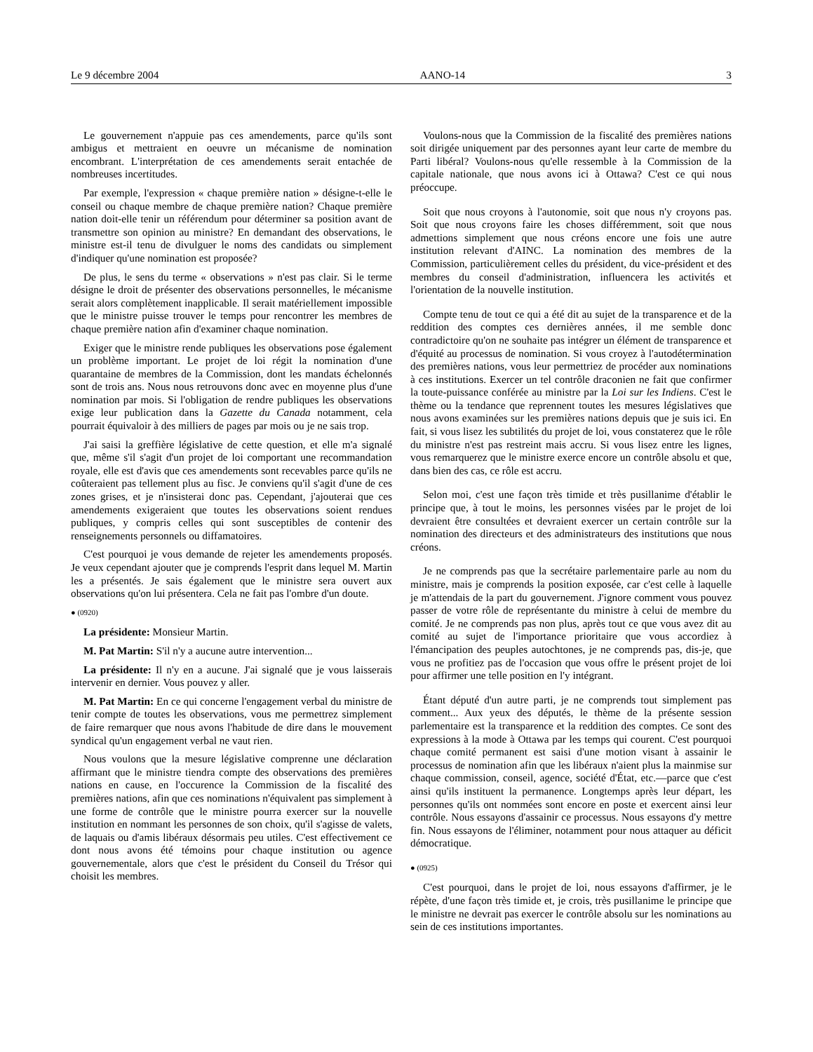Le 9 décembre 2004 AANO-14 3
Le gouvernement n'appuie pas ces amendements, parce qu'ils sont ambigus et mettraient en oeuvre un mécanisme de nomination encombrant. L'interprétation de ces amendements serait entachée de nombreuses incertitudes.
Par exemple, l'expression « chaque première nation » désigne-t-elle le conseil ou chaque membre de chaque première nation? Chaque première nation doit-elle tenir un référendum pour déterminer sa position avant de transmettre son opinion au ministre? En demandant des observations, le ministre est-il tenu de divulguer le noms des candidats ou simplement d'indiquer qu'une nomination est proposée?
De plus, le sens du terme « observations » n'est pas clair. Si le terme désigne le droit de présenter des observations personnelles, le mécanisme serait alors complètement inapplicable. Il serait matériellement impossible que le ministre puisse trouver le temps pour rencontrer les membres de chaque première nation afin d'examiner chaque nomination.
Exiger que le ministre rende publiques les observations pose également un problème important. Le projet de loi régit la nomination d'une quarantaine de membres de la Commission, dont les mandats échelonnés sont de trois ans. Nous nous retrouvons donc avec en moyenne plus d'une nomination par mois. Si l'obligation de rendre publiques les observations exige leur publication dans la Gazette du Canada notamment, cela pourrait équivaloir à des milliers de pages par mois ou je ne sais trop.
J'ai saisi la greffière législative de cette question, et elle m'a signalé que, même s'il s'agit d'un projet de loi comportant une recommandation royale, elle est d'avis que ces amendements sont recevables parce qu'ils ne coûteraient pas tellement plus au fisc. Je conviens qu'il s'agit d'une de ces zones grises, et je n'insisterai donc pas. Cependant, j'ajouterai que ces amendements exigeraient que toutes les observations soient rendues publiques, y compris celles qui sont susceptibles de contenir des renseignements personnels ou diffamatoires.
C'est pourquoi je vous demande de rejeter les amendements proposés. Je veux cependant ajouter que je comprends l'esprit dans lequel M. Martin les a présentés. Je sais également que le ministre sera ouvert aux observations qu'on lui présentera. Cela ne fait pas l'ombre d'un doute.
● (0920)
La présidente: Monsieur Martin.
M. Pat Martin: S'il n'y a aucune autre intervention...
La présidente: Il n'y en a aucune. J'ai signalé que je vous laisserais intervenir en dernier. Vous pouvez y aller.
M. Pat Martin: En ce qui concerne l'engagement verbal du ministre de tenir compte de toutes les observations, vous me permettrez simplement de faire remarquer que nous avons l'habitude de dire dans le mouvement syndical qu'un engagement verbal ne vaut rien.
Nous voulons que la mesure législative comprenne une déclaration affirmant que le ministre tiendra compte des observations des premières nations en cause, en l'occurence la Commission de la fiscalité des premières nations, afin que ces nominations n'équivalent pas simplement à une forme de contrôle que le ministre pourra exercer sur la nouvelle institution en nommant les personnes de son choix, qu'il s'agisse de valets, de laquais ou d'amis libéraux désormais peu utiles. C'est effectivement ce dont nous avons été témoins pour chaque institution ou agence gouvernementale, alors que c'est le président du Conseil du Trésor qui choisit les membres.
Voulons-nous que la Commission de la fiscalité des premières nations soit dirigée uniquement par des personnes ayant leur carte de membre du Parti libéral? Voulons-nous qu'elle ressemble à la Commission de la capitale nationale, que nous avons ici à Ottawa? C'est ce qui nous préoccupe.
Soit que nous croyons à l'autonomie, soit que nous n'y croyons pas. Soit que nous croyons faire les choses différemment, soit que nous admettions simplement que nous créons encore une fois une autre institution relevant d'AINC. La nomination des membres de la Commission, particulièrement celles du président, du vice-président et des membres du conseil d'administration, influencera les activités et l'orientation de la nouvelle institution.
Compte tenu de tout ce qui a été dit au sujet de la transparence et de la reddition des comptes ces dernières années, il me semble donc contradictoire qu'on ne souhaite pas intégrer un élément de transparence et d'équité au processus de nomination. Si vous croyez à l'autodétermination des premières nations, vous leur permettriez de procéder aux nominations à ces institutions. Exercer un tel contrôle draconien ne fait que confirmer la toute-puissance conférée au ministre par la Loi sur les Indiens. C'est le thème ou la tendance que reprennent toutes les mesures législatives que nous avons examinées sur les premières nations depuis que je suis ici. En fait, si vous lisez les subtilités du projet de loi, vous constaterez que le rôle du ministre n'est pas restreint mais accru. Si vous lisez entre les lignes, vous remarquerez que le ministre exerce encore un contrôle absolu et que, dans bien des cas, ce rôle est accru.
Selon moi, c'est une façon très timide et très pusillanime d'établir le principe que, à tout le moins, les personnes visées par le projet de loi devraient être consultées et devraient exercer un certain contrôle sur la nomination des directeurs et des administrateurs des institutions que nous créons.
Je ne comprends pas que la secrétaire parlementaire parle au nom du ministre, mais je comprends la position exposée, car c'est celle à laquelle je m'attendais de la part du gouvernement. J'ignore comment vous pouvez passer de votre rôle de représentante du ministre à celui de membre du comité. Je ne comprends pas non plus, après tout ce que vous avez dit au comité au sujet de l'importance prioritaire que vous accordiez à l'émancipation des peuples autochtones, je ne comprends pas, dis-je, que vous ne profitiez pas de l'occasion que vous offre le présent projet de loi pour affirmer une telle position en l'y intégrant.
Étant député d'un autre parti, je ne comprends tout simplement pas comment... Aux yeux des députés, le thème de la présente session parlementaire est la transparence et la reddition des comptes. Ce sont des expressions à la mode à Ottawa par les temps qui courent. C'est pourquoi chaque comité permanent est saisi d'une motion visant à assainir le processus de nomination afin que les libéraux n'aient plus la mainmise sur chaque commission, conseil, agence, société d'État, etc.—parce que c'est ainsi qu'ils instituent la permanence. Longtemps après leur départ, les personnes qu'ils ont nommées sont encore en poste et exercent ainsi leur contrôle. Nous essayons d'assainir ce processus. Nous essayons d'y mettre fin. Nous essayons de l'éliminer, notamment pour nous attaquer au déficit démocratique.
● (0925)
C'est pourquoi, dans le projet de loi, nous essayons d'affirmer, je le répète, d'une façon très timide et, je crois, très pusillanime le principe que le ministre ne devrait pas exercer le contrôle absolu sur les nominations au sein de ces institutions importantes.